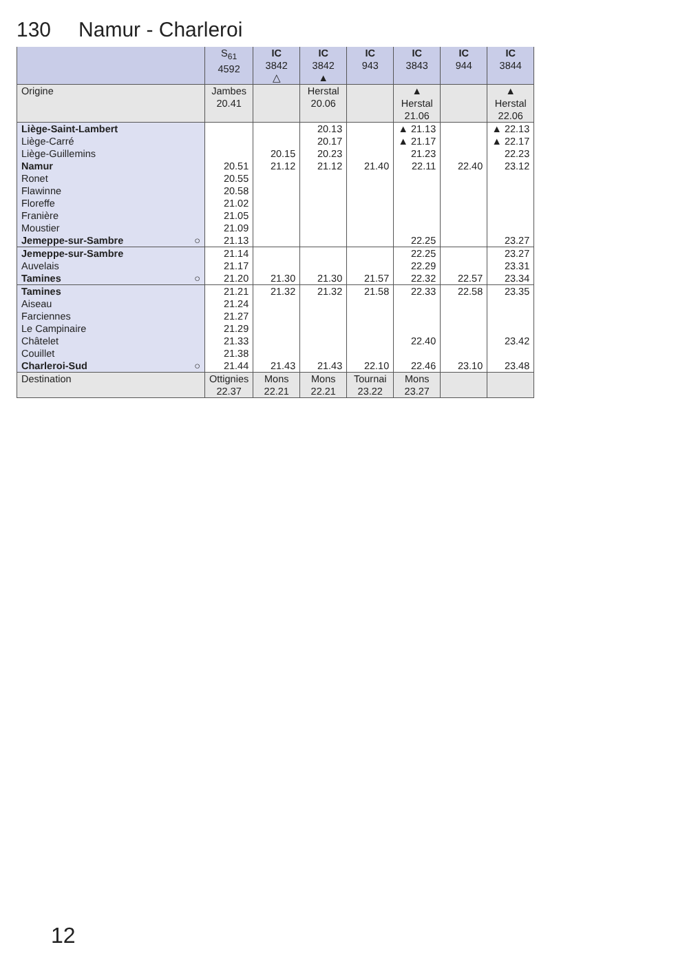130 Namur - Charleroi
| | S<sub>61</sub> 4592 | IC 3842 △ | IC 3842 ▲ | IC 943 | IC 3843 | IC 944 | IC 3844 |
| --- | --- | --- | --- | --- | --- | --- | --- |
| Origine | Jambes 20.41 | | Herstal 20.06 | | ▲ Herstal 21.06 | | ▲ Herstal 22.06 |
| Liège-Saint-Lambert | | | 20.13 | | ▲ 21.13 | | ▲ 22.13 |
| Liège-Carré | | | 20.17 | | ▲ 21.17 | | ▲ 22.17 |
| Liège-Guillemins | | 20.15 | 20.23 | | 21.23 | | 22.23 |
| Namur | 20.51 | 21.12 | 21.12 | 21.40 | 22.11 | 22.40 | 23.12 |
| Ronet | 20.55 | | | | | | |
| Flawinne | 20.58 | | | | | | |
| Floreffe | 21.02 | | | | | | |
| Franière | 21.05 | | | | | | |
| Moustier | 21.09 | | | | | | |
| Jemeppe-sur-Sambre ○ | 21.13 | | | | 22.25 | | 23.27 |
| Jemeppe-sur-Sambre | 21.14 | | | | 22.25 | | 23.27 |
| Auvelais | 21.17 | | | | 22.29 | | 23.31 |
| Tamines ○ | 21.20 | 21.30 | 21.30 | 21.57 | 22.32 | 22.57 | 23.34 |
| Tamines | 21.21 | 21.32 | 21.32 | 21.58 | 22.33 | 22.58 | 23.35 |
| Aiseau | 21.24 | | | | | | |
| Farciennes | 21.27 | | | | | | |
| Le Campinaire | 21.29 | | | | | | |
| Châtelet | 21.33 | | | | 22.40 | | 23.42 |
| Couillet | 21.38 | | | | | | |
| Charleroi-Sud ○ | 21.44 | 21.43 | 21.43 | 22.10 | 22.46 | 23.10 | 23.48 |
| Destination | Ottignies 22.37 | Mons 22.21 | Mons 22.21 | Tournai 23.22 | Mons 23.27 | | |
12